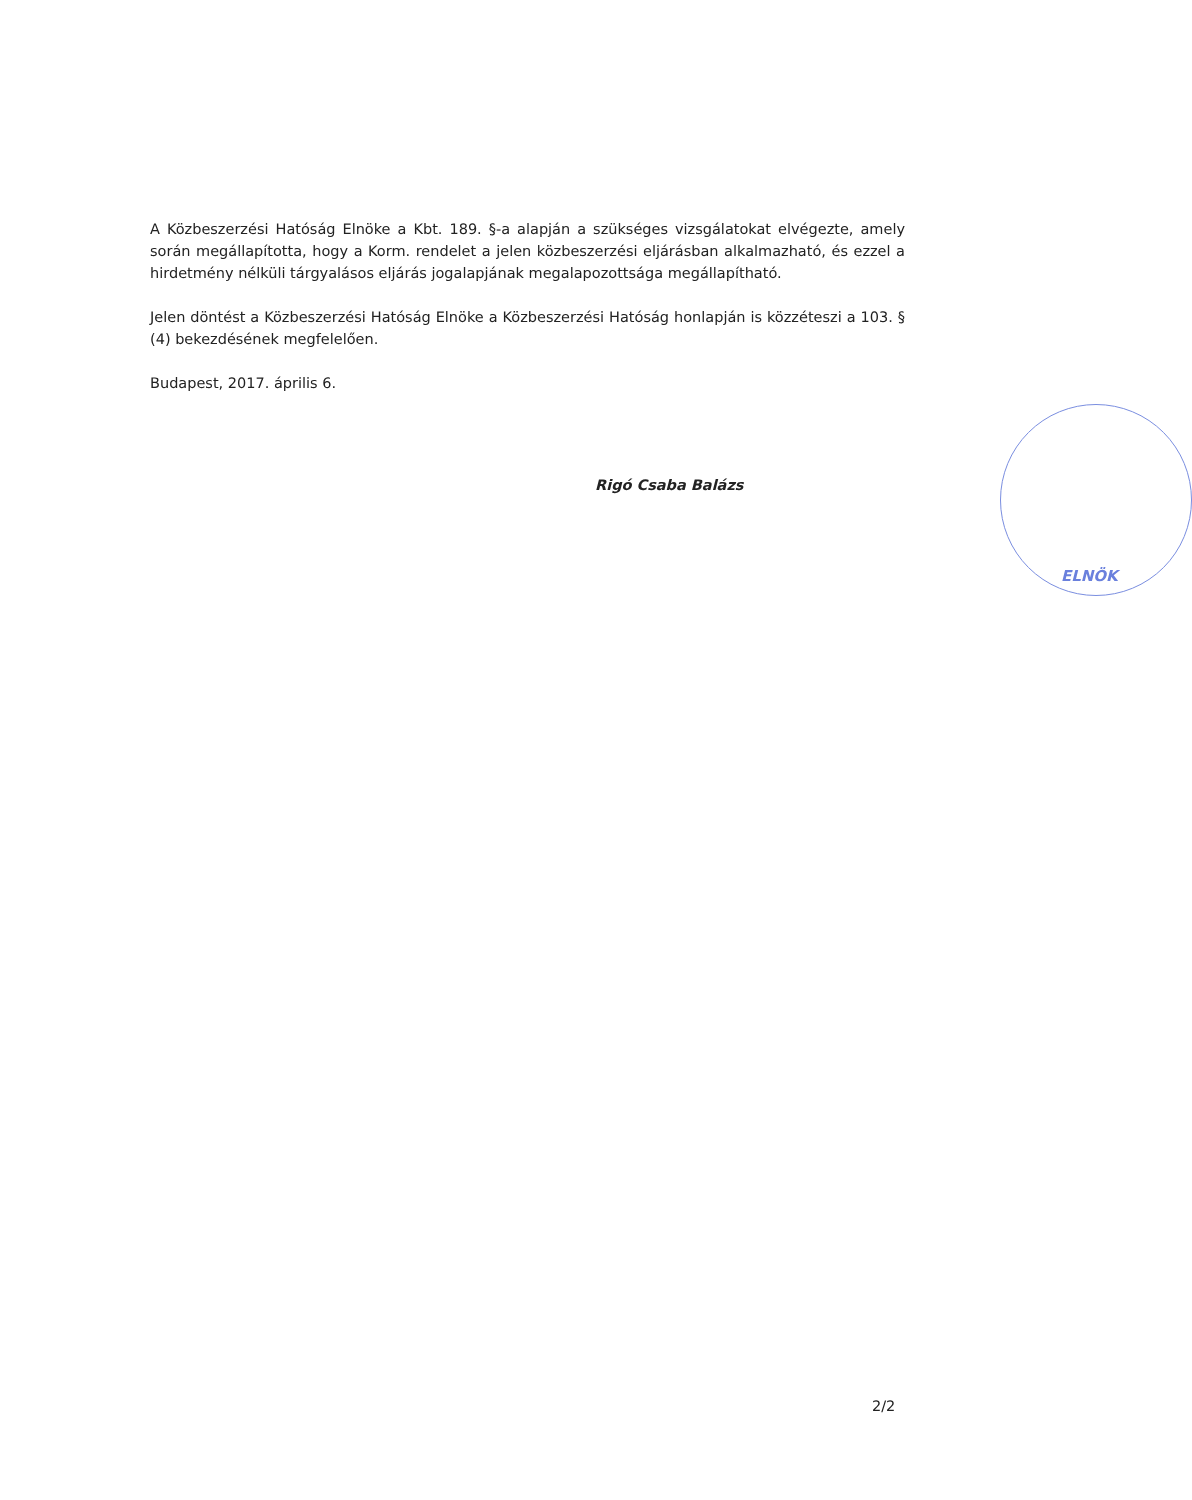A Közbeszerzési Hatóság Elnöke a Kbt. 189. §-a alapján a szükséges vizsgálatokat elvégezte, amely során megállapította, hogy a Korm. rendelet a jelen közbeszerzési eljárásban alkalmazható, és ezzel a hirdetmény nélküli tárgyalásos eljárás jogalapjának megalapozottsága megállapítható.
Jelen döntést a Közbeszerzési Hatóság Elnöke a Közbeszerzési Hatóság honlapján is közzéteszi a 103. § (4) bekezdésének megfelelően.
Budapest, 2017. április 6.
ELNÖK
Rigó Csaba Balázs
2/2